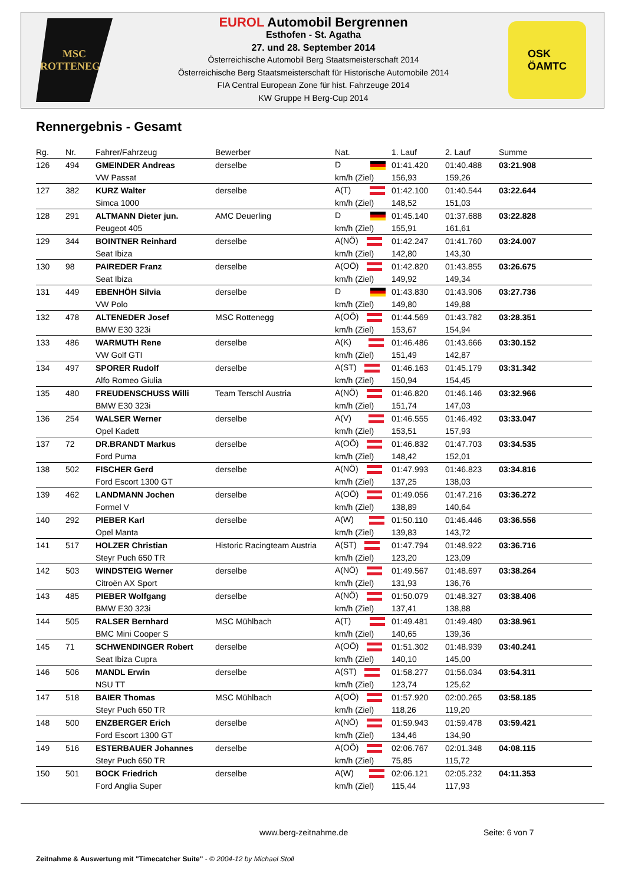MSC
ROTTENEGG
EUROL Automobil Bergrennen
Esthofen - St. Agatha
27. und 28. September 2014
Österreichische Automobil Berg Staatsmeisterschaft 2014
Österreichische Berg Staatsmeisterschaft für Historische Automobile 2014
FIA Central European Zone für hist. Fahrzeuge 2014
KW Gruppe H Berg-Cup 2014
OSK
ÖAMTC
Rennergebnis - Gesamt
| Rg. | Nr. | Fahrer/Fahrzeug | Bewerber | Nat. | 1. Lauf | 2. Lauf | Summe |
| --- | --- | --- | --- | --- | --- | --- | --- |
| 126 | 494 | GMEINDER Andreas | derselbe | D | 01:41.420 | 01:40.488 | 03:21.908 |
| | | VW Passat | | km/h (Ziel) | 156,93 | 159,26 | |
| 127 | 382 | KURZ Walter | derselbe | A(T) | 01:42.100 | 01:40.544 | 03:22.644 |
| | | Simca 1000 | | km/h (Ziel) | 148,52 | 151,03 | |
| 128 | 291 | ALTMANN Dieter jun. | AMC Deuerling | D | 01:45.140 | 01:37.688 | 03:22.828 |
| | | Peugeot 405 | | km/h (Ziel) | 155,91 | 161,61 | |
| 129 | 344 | BOINTNER Reinhard | derselbe | A(NÖ) | 01:42.247 | 01:41.760 | 03:24.007 |
| | | Seat Ibiza | | km/h (Ziel) | 142,80 | 143,30 | |
| 130 | 98 | PAIREDER Franz | derselbe | A(OÖ) | 01:42.820 | 01:43.855 | 03:26.675 |
| | | Seat Ibiza | | km/h (Ziel) | 149,92 | 149,34 | |
| 131 | 449 | EBENHÖH Silvia | derselbe | D | 01:43.830 | 01:43.906 | 03:27.736 |
| | | VW Polo | | km/h (Ziel) | 149,80 | 149,88 | |
| 132 | 478 | ALTENEDER Josef | MSC Rottenegg | A(OÖ) | 01:44.569 | 01:43.782 | 03:28.351 |
| | | BMW E30 323i | | km/h (Ziel) | 153,67 | 154,94 | |
| 133 | 486 | WARMUTH Rene | derselbe | A(K) | 01:46.486 | 01:43.666 | 03:30.152 |
| | | VW Golf GTI | | km/h (Ziel) | 151,49 | 142,87 | |
| 134 | 497 | SPORER Rudolf | derselbe | A(ST) | 01:46.163 | 01:45.179 | 03:31.342 |
| | | Alfo Romeo Giulia | | km/h (Ziel) | 150,94 | 154,45 | |
| 135 | 480 | FREUDENSCHUSS Willi | Team Terschl Austria | A(NÖ) | 01:46.820 | 01:46.146 | 03:32.966 |
| | | BMW E30 323i | | km/h (Ziel) | 151,74 | 147,03 | |
| 136 | 254 | WALSER Werner | derselbe | A(V) | 01:46.555 | 01:46.492 | 03:33.047 |
| | | Opel Kadett | | km/h (Ziel) | 153,51 | 157,93 | |
| 137 | 72 | DR.BRANDT Markus | derselbe | A(OÖ) | 01:46.832 | 01:47.703 | 03:34.535 |
| | | Ford Puma | | km/h (Ziel) | 148,42 | 152,01 | |
| 138 | 502 | FISCHER Gerd | derselbe | A(NÖ) | 01:47.993 | 01:46.823 | 03:34.816 |
| | | Ford Escort 1300 GT | | km/h (Ziel) | 137,25 | 138,03 | |
| 139 | 462 | LANDMANN Jochen | derselbe | A(OÖ) | 01:49.056 | 01:47.216 | 03:36.272 |
| | | Formel V | | km/h (Ziel) | 138,89 | 140,64 | |
| 140 | 292 | PIEBER Karl | derselbe | A(W) | 01:50.110 | 01:46.446 | 03:36.556 |
| | | Opel Manta | | km/h (Ziel) | 139,83 | 143,72 | |
| 141 | 517 | HOLZER Christian | Historic Racingteam Austria | A(ST) | 01:47.794 | 01:48.922 | 03:36.716 |
| | | Steyr Puch 650 TR | | km/h (Ziel) | 123,20 | 123,09 | |
| 142 | 503 | WINDSTEIG Werner | derselbe | A(NÖ) | 01:49.567 | 01:48.697 | 03:38.264 |
| | | Citroën AX Sport | | km/h (Ziel) | 131,93 | 136,76 | |
| 143 | 485 | PIEBER Wolfgang | derselbe | A(NÖ) | 01:50.079 | 01:48.327 | 03:38.406 |
| | | BMW E30 323i | | km/h (Ziel) | 137,41 | 138,88 | |
| 144 | 505 | RALSER Bernhard | MSC Mühlbach | A(T) | 01:49.481 | 01:49.480 | 03:38.961 |
| | | BMC Mini Cooper S | | km/h (Ziel) | 140,65 | 139,36 | |
| 145 | 71 | SCHWENDINGER Robert | derselbe | A(OÖ) | 01:51.302 | 01:48.939 | 03:40.241 |
| | | Seat Ibiza Cupra | | km/h (Ziel) | 140,10 | 145,00 | |
| 146 | 506 | MANDL Erwin | derselbe | A(ST) | 01:58.277 | 01:56.034 | 03:54.311 |
| | | NSU TT | | km/h (Ziel) | 123,74 | 125,62 | |
| 147 | 518 | BAIER Thomas | MSC Mühlbach | A(OÖ) | 01:57.920 | 02:00.265 | 03:58.185 |
| | | Steyr Puch 650 TR | | km/h (Ziel) | 118,26 | 119,20 | |
| 148 | 500 | ENZBERGER Erich | derselbe | A(NÖ) | 01:59.943 | 01:59.478 | 03:59.421 |
| | | Ford Escort 1300 GT | | km/h (Ziel) | 134,46 | 134,90 | |
| 149 | 516 | ESTERBAUER Johannes | derselbe | A(OÖ) | 02:06.767 | 02:01.348 | 04:08.115 |
| | | Steyr Puch 650 TR | | km/h (Ziel) | 75,85 | 115,72 | |
| 150 | 501 | BOCK Friedrich | derselbe | A(W) | 02:06.121 | 02:05.232 | 04:11.353 |
| | | Ford Anglia Super | | km/h (Ziel) | 115,44 | 117,93 | |
www.berg-zeitnahme.de Seite: 6 von 7
Zeitnahme & Auswertung mit "Timecatcher Suite" - © 2004-12 by Michael Stoll